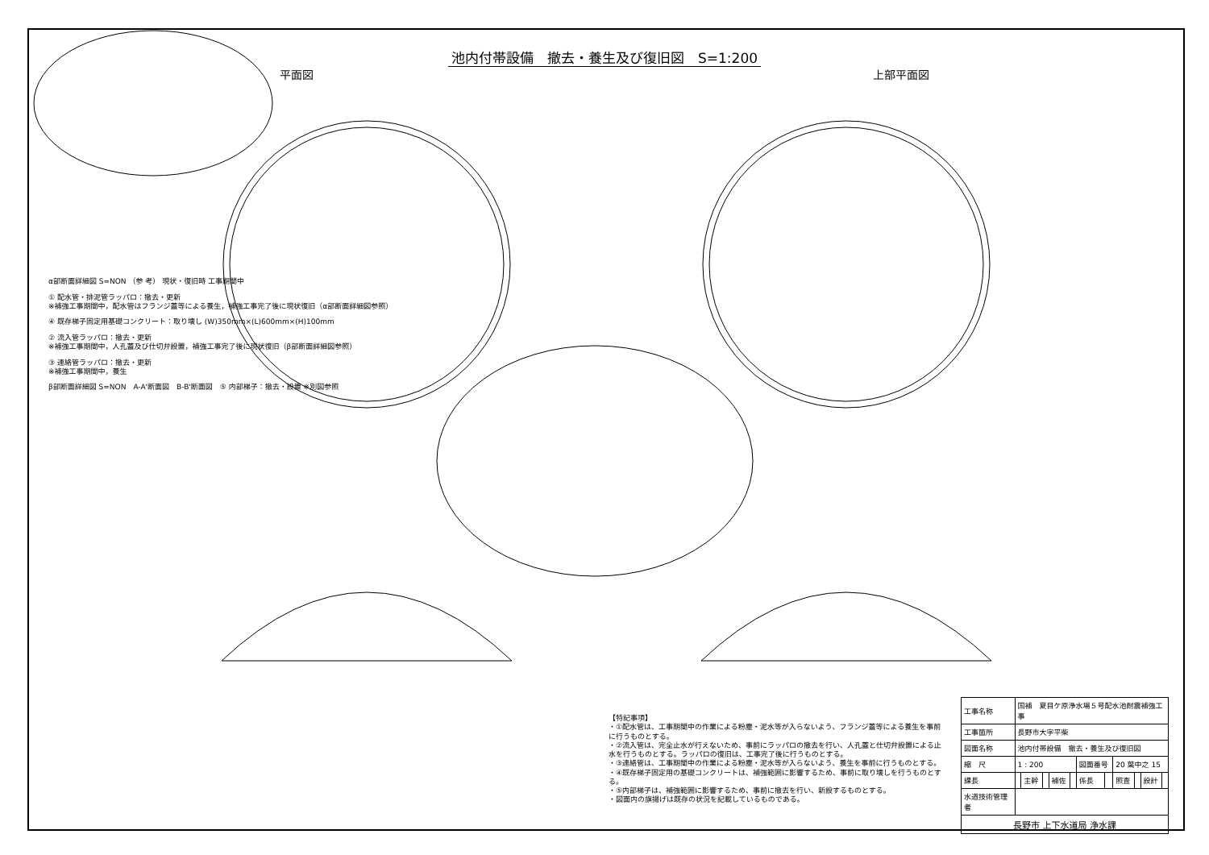池内付帯設備　撤去・養生及び復旧図　S=1:200
平面図 上部平面図
α部断面詳細図 S=NON （参 考） 現状・復旧時 工事期間中
① 配水管・排泥管ラッパロ：撤去・更新
※補強工事期間中，配水管はフランジ蓋等による養生，補強工事完了後に現状復旧（α部断面詳細図参照）
④ 既存梯子固定用基礎コンクリート：取り壊し (W)350mm×(L)600mm×(H)100mm
② 流入管ラッパロ：撤去・更新
※補強工事期間中，人孔蓋及び仕切弁設置，補強工事完了後に現状復旧（β部断面詳細図参照）
③ 連絡管ラッパロ：撤去・更新
※補強工事期間中，養生
β部断面詳細図 S=NON　A-A'断面図　B-B'断面図　⑤ 内部梯子：撤去・設置 ※別図参照
【特記事項】
・①配水管は、工事期間中の作業による粉塵・泥水等が入らないよう、フランジ蓋等による養生を事前に行うものとする。
・②流入管は、完全止水が行えないため、事前にラッパロの撤去を行い、人孔蓋と仕切弁設置による止水を行うものとする。ラッパロの復旧は、工事完了後に行うものとする。
・③連絡管は、工事期間中の作業による粉塵・泥水等が入らないよう、養生を事前に行うものとする。
・④既存梯子固定用の基礎コンクリートは、補強範囲に影響するため、事前に取り壊しを行うものとする。
・⑤内部梯子は、補強範囲に影響するため、事前に撤去を行い、新設するものとする。
・図面内の旗揚げは既存の状況を記載しているものである。
| 工事名称 | 国補 夏目ケ原浄水場５号配水池耐震補強工事 | | | | | | | | | | |
| 工事箇所 | 長野市大字平柴 | | | | | | | | | | |
| 図面名称 | 池内付帯設備 撤去・養生及び復旧図 | | | | | | | | | | |
| 縮 尺 | 1 : 200 | | | | | 図面番号 | | 20 葉中之 15 | | | |
| 課長 | | 主幹 | | 補佐 | | 係長 | | 照査 | | 設計 | |
| 水道技術管理者 | | | | | | | | | | | |
| 長野市 上下水道局 浄水課 | | | | | | | | | | | |